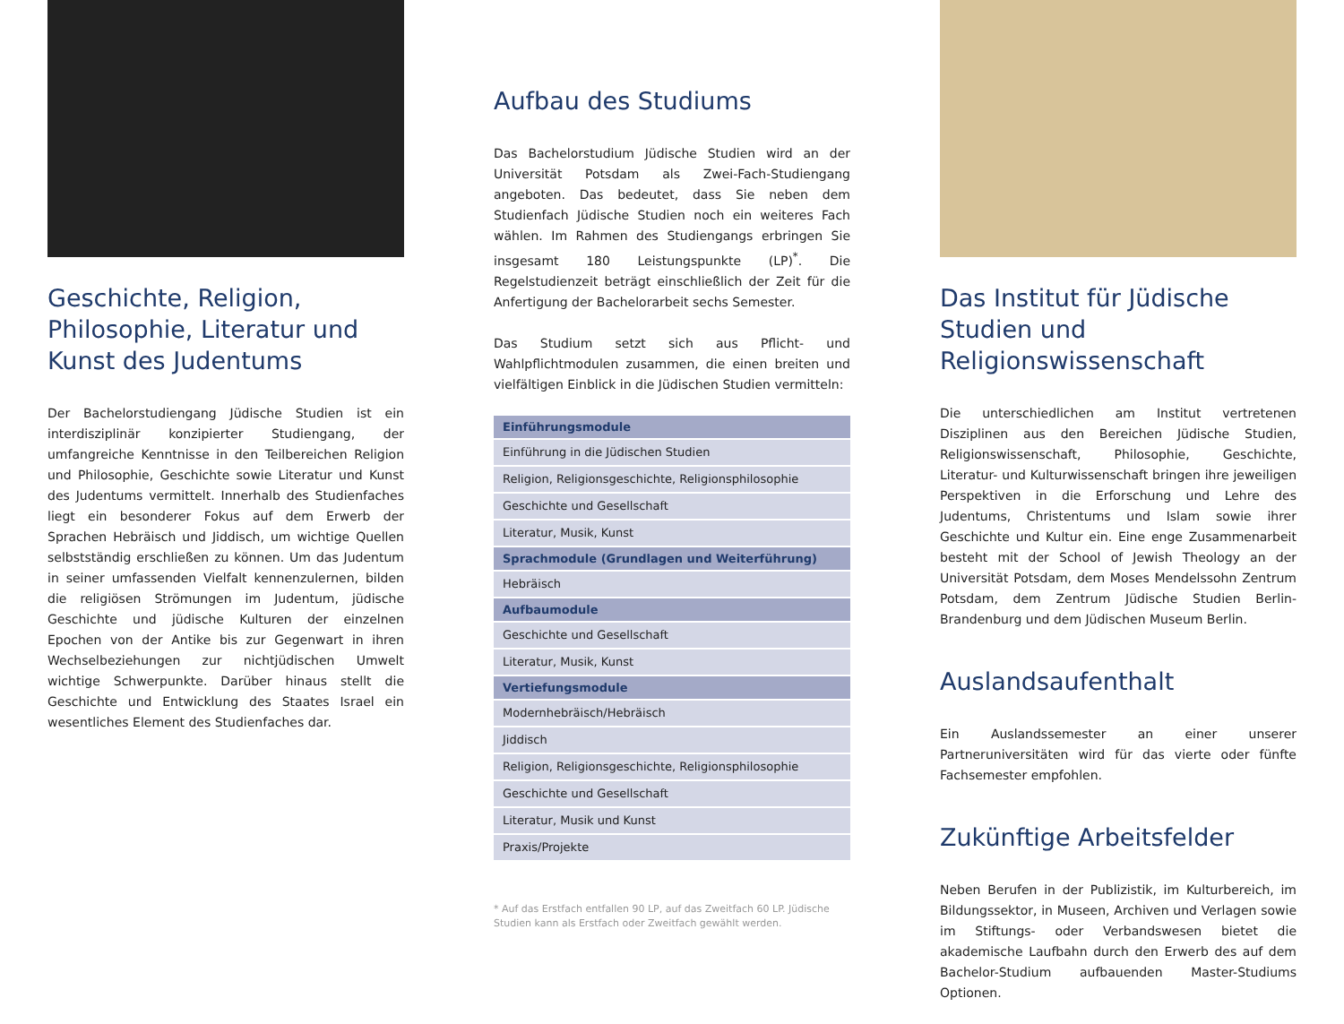Geschichte, Religion, Philosophie, Literatur und Kunst des Judentums
Der Bachelorstudiengang Jüdische Studien ist ein interdisziplinär konzipierter Studiengang, der umfangreiche Kenntnisse in den Teilbereichen Religion und Philosophie, Geschichte sowie Literatur und Kunst des Judentums vermittelt. Innerhalb des Studienfaches liegt ein besonderer Fokus auf dem Erwerb der Sprachen Hebräisch und Jiddisch, um wichtige Quellen selbstständig erschließen zu können. Um das Judentum in seiner umfassenden Vielfalt kennenzulernen, bilden die religiösen Strömungen im Judentum, jüdische Geschichte und jüdische Kulturen der einzelnen Epochen von der Antike bis zur Gegenwart in ihren Wechselbeziehungen zur nichtjüdischen Umwelt wichtige Schwerpunkte. Darüber hinaus stellt die Geschichte und Entwicklung des Staates Israel ein wesentliches Element des Studienfaches dar.
Aufbau des Studiums
Das Bachelorstudium Jüdische Studien wird an der Universität Potsdam als Zwei-Fach-Studiengang angeboten. Das bedeutet, dass Sie neben dem Studienfach Jüdische Studien noch ein weiteres Fach wählen. Im Rahmen des Studiengangs erbringen Sie insgesamt 180 Leistungspunkte (LP)<sup>*</sup>. Die Regelstudienzeit beträgt einschließlich der Zeit für die Anfertigung der Bachelorarbeit sechs Semester.
Das Studium setzt sich aus Pflicht- und Wahlpflichtmodulen zusammen, die einen breiten und vielfältigen Einblick in die Jüdischen Studien vermitteln:
| Einführungsmodule |
| --- |
| Einführung in die Jüdischen Studien |
| Religion, Religionsgeschichte, Religionsphilosophie |
| Geschichte und Gesellschaft |
| Literatur, Musik, Kunst |
| Sprachmodule (Grundlagen und Weiterführung) |
| Hebräisch |
| Aufbaumodule |
| Geschichte und Gesellschaft |
| Literatur, Musik, Kunst |
| Vertiefungsmodule |
| Modernhebräisch/Hebräisch |
| Jiddisch |
| Religion, Religionsgeschichte, Religionsphilosophie |
| Geschichte und Gesellschaft |
| Literatur, Musik und Kunst |
| Praxis/Projekte |
* Auf das Erstfach entfallen 90 LP, auf das Zweitfach 60 LP. Jüdische Studien kann als Erstfach oder Zweitfach gewählt werden.
Das Institut für Jüdische Studien und Religionswissenschaft
Die unterschiedlichen am Institut vertretenen Disziplinen aus den Bereichen Jüdische Studien, Religionswissenschaft, Philosophie, Geschichte, Literatur- und Kulturwissenschaft bringen ihre jeweiligen Perspektiven in die Erforschung und Lehre des Judentums, Christentums und Islam sowie ihrer Geschichte und Kultur ein. Eine enge Zusammenarbeit besteht mit der School of Jewish Theology an der Universität Potsdam, dem Moses Mendelssohn Zentrum Potsdam, dem Zentrum Jüdische Studien Berlin-Brandenburg und dem Jüdischen Museum Berlin.
Auslandsaufenthalt
Ein Auslandssemester an einer unserer Partneruniversitäten wird für das vierte oder fünfte Fachsemester empfohlen.
Zukünftige Arbeitsfelder
Neben Berufen in der Publizistik, im Kulturbereich, im Bildungssektor, in Museen, Archiven und Verlagen sowie im Stiftungs- oder Verbandswesen bietet die akademische Laufbahn durch den Erwerb des auf dem Bachelor-Studium aufbauenden Master-Studiums Optionen.